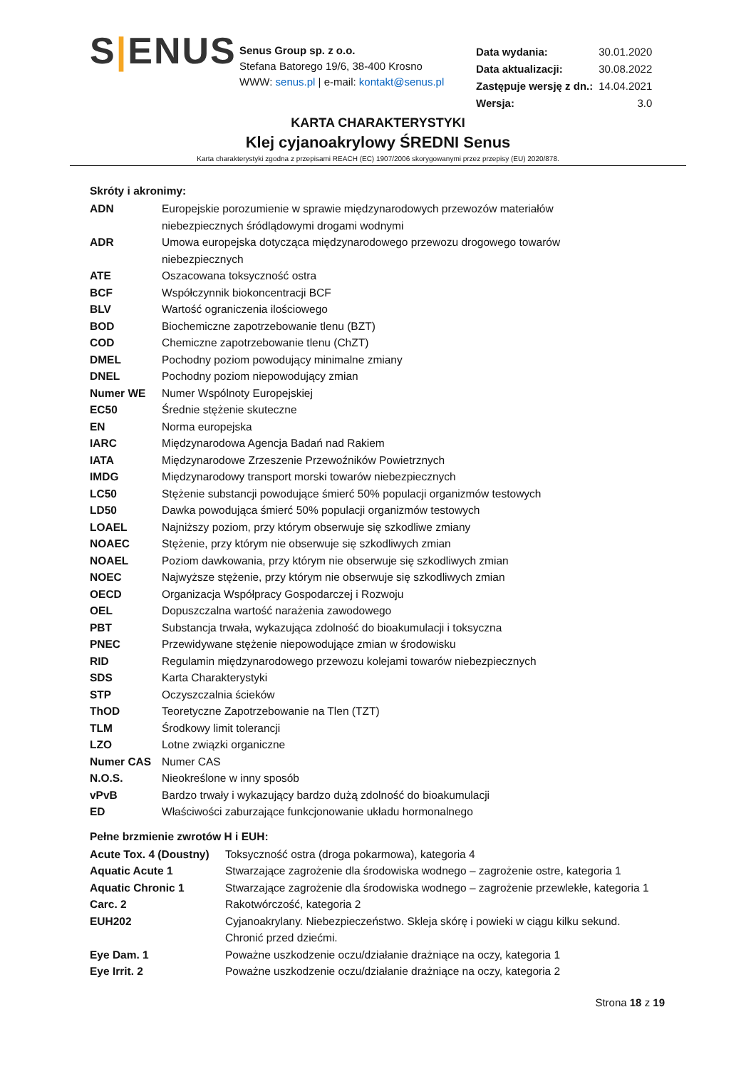S|ENUS
Senus Group sp. z o.o.
Stefana Batorego 19/6, 38-400 Krosno
WWW: senus.pl | e-mail: kontakt@senus.pl
| Data wydania: | 30.01.2020 |
| Data aktualizacji: | 30.08.2022 |
| Zastępuje wersję z dn.: | 14.04.2021 |
| Wersja: | 3.0 |
KARTA CHARAKTERYSTYKI
Klej cyjanoakrylowy ŚREDNI Senus
Karta charakterystyki zgodna z przepisami REACH (EC) 1907/2006 skorygowanymi przez przepisy (EU) 2020/878.
Skróty i akronimy:
| ADN | Europejskie porozumienie w sprawie międzynarodowych przewozów materiałów niebezpiecznych śródlądowymi drogami wodnymi |
| ADR | Umowa europejska dotycząca międzynarodowego przewozu drogowego towarów niebezpiecznych |
| ATE | Oszacowana toksyczność ostra |
| BCF | Współczynnik biokoncentracji BCF |
| BLV | Wartość ograniczenia ilościowego |
| BOD | Biochemiczne zapotrzebowanie tlenu (BZT) |
| COD | Chemiczne zapotrzebowanie tlenu (ChZT) |
| DMEL | Pochodny poziom powodujący minimalne zmiany |
| DNEL | Pochodny poziom niepowodujący zmian |
| Numer WE | Numer Wspólnoty Europejskiej |
| EC50 | Średnie stężenie skuteczne |
| EN | Norma europejska |
| IARC | Międzynarodowa Agencja Badań nad Rakiem |
| IATA | Międzynarodowe Zrzeszenie Przewoźników Powietrznych |
| IMDG | Międzynarodowy transport morski towarów niebezpiecznych |
| LC50 | Stężenie substancji powodujące śmierć 50% populacji organizmów testowych |
| LD50 | Dawka powodująca śmierć 50% populacji organizmów testowych |
| LOAEL | Najniższy poziom, przy którym obserwuje się szkodliwe zmiany |
| NOAEC | Stężenie, przy którym nie obserwuje się szkodliwych zmian |
| NOAEL | Poziom dawkowania, przy którym nie obserwuje się szkodliwych zmian |
| NOEC | Najwyższe stężenie, przy którym nie obserwuje się szkodliwych zmian |
| OECD | Organizacja Współpracy Gospodarczej i Rozwoju |
| OEL | Dopuszczalna wartość narażenia zawodowego |
| PBT | Substancja trwała, wykazująca zdolność do bioakumulacji i toksyczna |
| PNEC | Przewidywane stężenie niepowodujące zmian w środowisku |
| RID | Regulamin międzynarodowego przewozu kolejami towarów niebezpiecznych |
| SDS | Karta Charakterystyki |
| STP | Oczyszczalnia ścieków |
| ThOD | Teoretyczne Zapotrzebowanie na Tlen (TZT) |
| TLM | Środkowy limit tolerancji |
| LZO | Lotne związki organiczne |
| Numer CAS | Numer CAS |
| N.O.S. | Nieokreślone w inny sposób |
| vPvB | Bardzo trwały i wykazujący bardzo dużą zdolność do bioakumulacji |
| ED | Właściwości zaburzające funkcjonowanie układu hormonalnego |
Pełne brzmienie zwrotów H i EUH:
| Acute Tox. 4 (Doustny) | Toksyczność ostra (droga pokarmowa), kategoria 4 |
| Aquatic Acute 1 | Stwarzające zagrożenie dla środowiska wodnego – zagrożenie ostre, kategoria 1 |
| Aquatic Chronic 1 | Stwarzające zagrożenie dla środowiska wodnego – zagrożenie przewlekłe, kategoria 1 |
| Carc. 2 | Rakotwórczość, kategoria 2 |
| EUH202 | Cyjanoakrylany. Niebezpieczeństwo. Skleja skórę i powieki w ciągu kilku sekund. Chronić przed dziećmi. |
| Eye Dam. 1 | Poważne uszkodzenie oczu/działanie drażniące na oczy, kategoria 1 |
| Eye Irrit. 2 | Poważne uszkodzenie oczu/działanie drażniące na oczy, kategoria 2 |
Strona 18 z 19